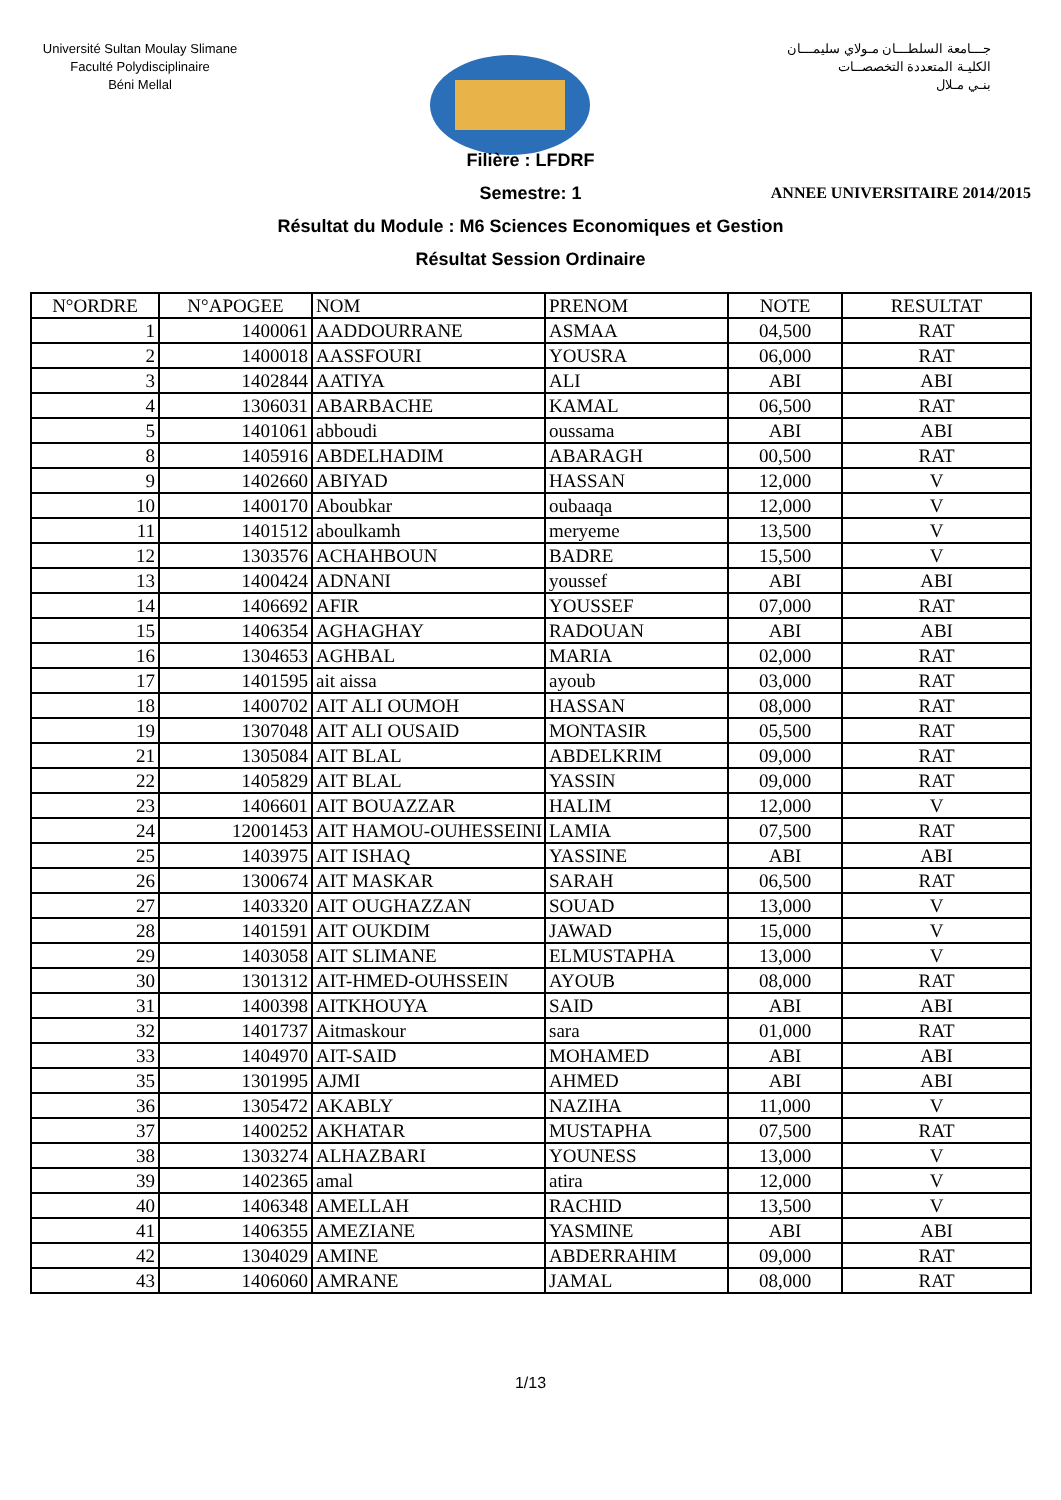Université Sultan Moulay Slimane
Faculté Polydisciplinaire
Béni Mellal
جـــامعة السلطـــان مـولاي سليمـــان
الكليـة المتعددة التخصصــات
بنـي مـلال
ANNEE UNIVERSITAIRE 2014/2015
Filière : LFDRF
Semestre: 1
Résultat du Module : M6 Sciences Economiques et Gestion
Résultat Session Ordinaire
| N°ORDRE | N°APOGEE | NOM | PRENOM | NOTE | RESULTAT |
| --- | --- | --- | --- | --- | --- |
| 1 | 1400061 | AADDOURRANE | ASMAA | 04,500 | RAT |
| 2 | 1400018 | AASSFOURI | YOUSRA | 06,000 | RAT |
| 3 | 1402844 | AATIYA | ALI | ABI | ABI |
| 4 | 1306031 | ABARBACHE | KAMAL | 06,500 | RAT |
| 5 | 1401061 | abboudi | oussama | ABI | ABI |
| 8 | 1405916 | ABDELHADIM | ABARAGH | 00,500 | RAT |
| 9 | 1402660 | ABIYAD | HASSAN | 12,000 | V |
| 10 | 1400170 | Aboubkar | oubaaqa | 12,000 | V |
| 11 | 1401512 | aboulkamh | meryeme | 13,500 | V |
| 12 | 1303576 | ACHAHBOUN | BADRE | 15,500 | V |
| 13 | 1400424 | ADNANI | youssef | ABI | ABI |
| 14 | 1406692 | AFIR | YOUSSEF | 07,000 | RAT |
| 15 | 1406354 | AGHAGHAY | RADOUAN | ABI | ABI |
| 16 | 1304653 | AGHBAL | MARIA | 02,000 | RAT |
| 17 | 1401595 | ait aissa | ayoub | 03,000 | RAT |
| 18 | 1400702 | AIT ALI OUMOH | HASSAN | 08,000 | RAT |
| 19 | 1307048 | AIT ALI OUSAID | MONTASIR | 05,500 | RAT |
| 21 | 1305084 | AIT BLAL | ABDELKRIM | 09,000 | RAT |
| 22 | 1405829 | AIT BLAL | YASSIN | 09,000 | RAT |
| 23 | 1406601 | AIT BOUAZZAR | HALIM | 12,000 | V |
| 24 | 12001453 | AIT HAMOU-OUHESSEINI | LAMIA | 07,500 | RAT |
| 25 | 1403975 | AIT ISHAQ | YASSINE | ABI | ABI |
| 26 | 1300674 | AIT MASKAR | SARAH | 06,500 | RAT |
| 27 | 1403320 | AIT OUGHAZZAN | SOUAD | 13,000 | V |
| 28 | 1401591 | AIT OUKDIM | JAWAD | 15,000 | V |
| 29 | 1403058 | AIT SLIMANE | ELMUSTAPHA | 13,000 | V |
| 30 | 1301312 | AIT-HMED-OUHSSEIN | AYOUB | 08,000 | RAT |
| 31 | 1400398 | AITKHOUYA | SAID | ABI | ABI |
| 32 | 1401737 | Aitmaskour | sara | 01,000 | RAT |
| 33 | 1404970 | AIT-SAID | MOHAMED | ABI | ABI |
| 35 | 1301995 | AJMI | AHMED | ABI | ABI |
| 36 | 1305472 | AKABLY | NAZIHA | 11,000 | V |
| 37 | 1400252 | AKHATAR | MUSTAPHA | 07,500 | RAT |
| 38 | 1303274 | ALHAZBARI | YOUNESS | 13,000 | V |
| 39 | 1402365 | amal | atira | 12,000 | V |
| 40 | 1406348 | AMELLAH | RACHID | 13,500 | V |
| 41 | 1406355 | AMEZIANE | YASMINE | ABI | ABI |
| 42 | 1304029 | AMINE | ABDERRAHIM | 09,000 | RAT |
| 43 | 1406060 | AMRANE | JAMAL | 08,000 | RAT |
1/13